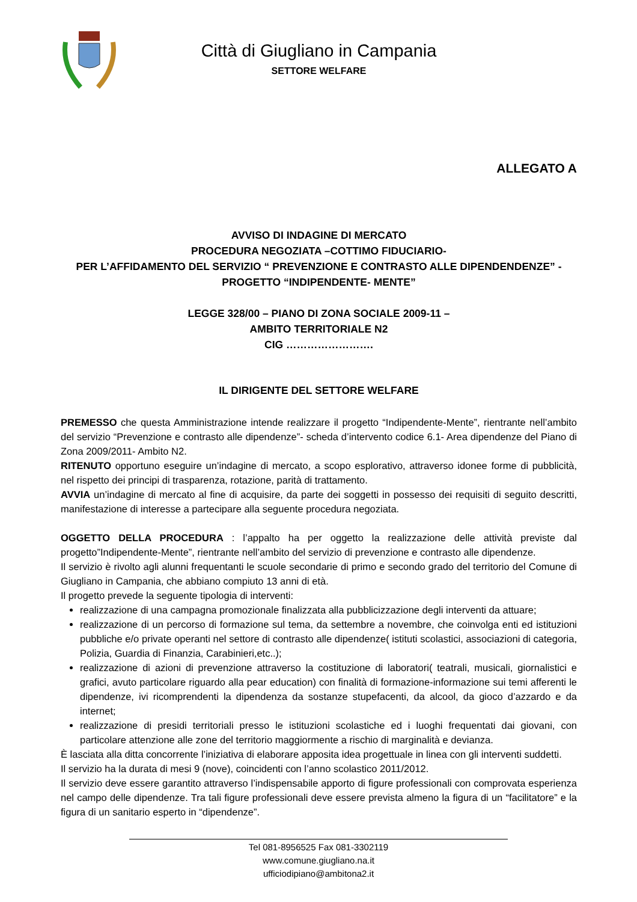Città di Giugliano in Campania
SETTORE WELFARE
ALLEGATO A
AVVISO DI INDAGINE DI MERCATO
PROCEDURA NEGOZIATA –COTTIMO FIDUCIARIO-
PER L’AFFIDAMENTO DEL SERVIZIO “ PREVENZIONE E CONTRASTO ALLE DIPENDENDENZE” -
PROGETTO “INDIPENDENTE- MENTE”
LEGGE 328/00 – PIANO DI ZONA SOCIALE 2009-11 –
AMBITO TERRITORIALE N2
CIG …………………….
IL DIRIGENTE DEL SETTORE WELFARE
PREMESSO che questa Amministrazione intende realizzare il progetto “Indipendente-Mente”, rientrante nell’ambito del servizio “Prevenzione e contrasto alle dipendenze”- scheda d’intervento codice 6.1- Area dipendenze del Piano di Zona 2009/2011- Ambito N2.
RITENUTO opportuno eseguire un’indagine di mercato, a scopo esplorativo, attraverso idonee forme di pubblicità, nel rispetto dei principi di trasparenza, rotazione, parità di trattamento.
AVVIA un’indagine di mercato al fine di acquisire, da parte dei soggetti in possesso dei requisiti di seguito descritti, manifestazione di interesse a partecipare alla seguente procedura negoziata.
OGGETTO DELLA PROCEDURA : l’appalto ha per oggetto la realizzazione delle attività previste dal progetto”Indipendente-Mente”, rientrante nell’ambito del servizio di prevenzione e contrasto alle dipendenze.
Il servizio è rivolto agli alunni frequentanti le scuole secondarie di primo e secondo grado del territorio del Comune di Giugliano in Campania, che abbiano compiuto 13 anni di età.
Il progetto prevede la seguente tipologia di interventi:
realizzazione di una campagna promozionale finalizzata alla pubblicizzazione degli interventi da attuare;
realizzazione di un percorso di formazione sul tema, da settembre a novembre, che coinvolga enti ed istituzioni pubbliche e/o private operanti nel settore di contrasto alle dipendenze( istituti scolastici, associazioni di categoria, Polizia, Guardia di Finanzia, Carabinieri,etc..);
realizzazione di azioni di prevenzione attraverso la costituzione di laboratori( teatrali, musicali, giornalistici e grafici, avuto particolare riguardo alla pear education) con finalità di formazione-informazione sui temi afferenti le dipendenze, ivi ricomprendenti la dipendenza da sostanze stupefacenti, da alcool, da gioco d’azzardo e da internet;
realizzazione di presidi territoriali presso le istituzioni scolastiche ed i luoghi frequentati dai giovani, con particolare attenzione alle zone del territorio maggiormente a rischio di marginalità e devianza.
È lasciata alla ditta concorrente l’iniziativa di elaborare apposita idea progettuale in linea con gli interventi suddetti.
Il servizio ha la durata di mesi 9 (nove), coincidenti con l’anno scolastico 2011/2012.
Il servizio deve essere garantito attraverso l’indispensabile apporto di figure professionali con comprovata esperienza nel campo delle dipendenze. Tra tali figure professionali deve essere prevista almeno la figura di un “facilitatore” e la figura di un sanitario esperto in “dipendenze”.
Tel 081-8956525 Fax 081-3302119
www.comune.giugliano.na.it
ufficiodipiano@ambitona2.it